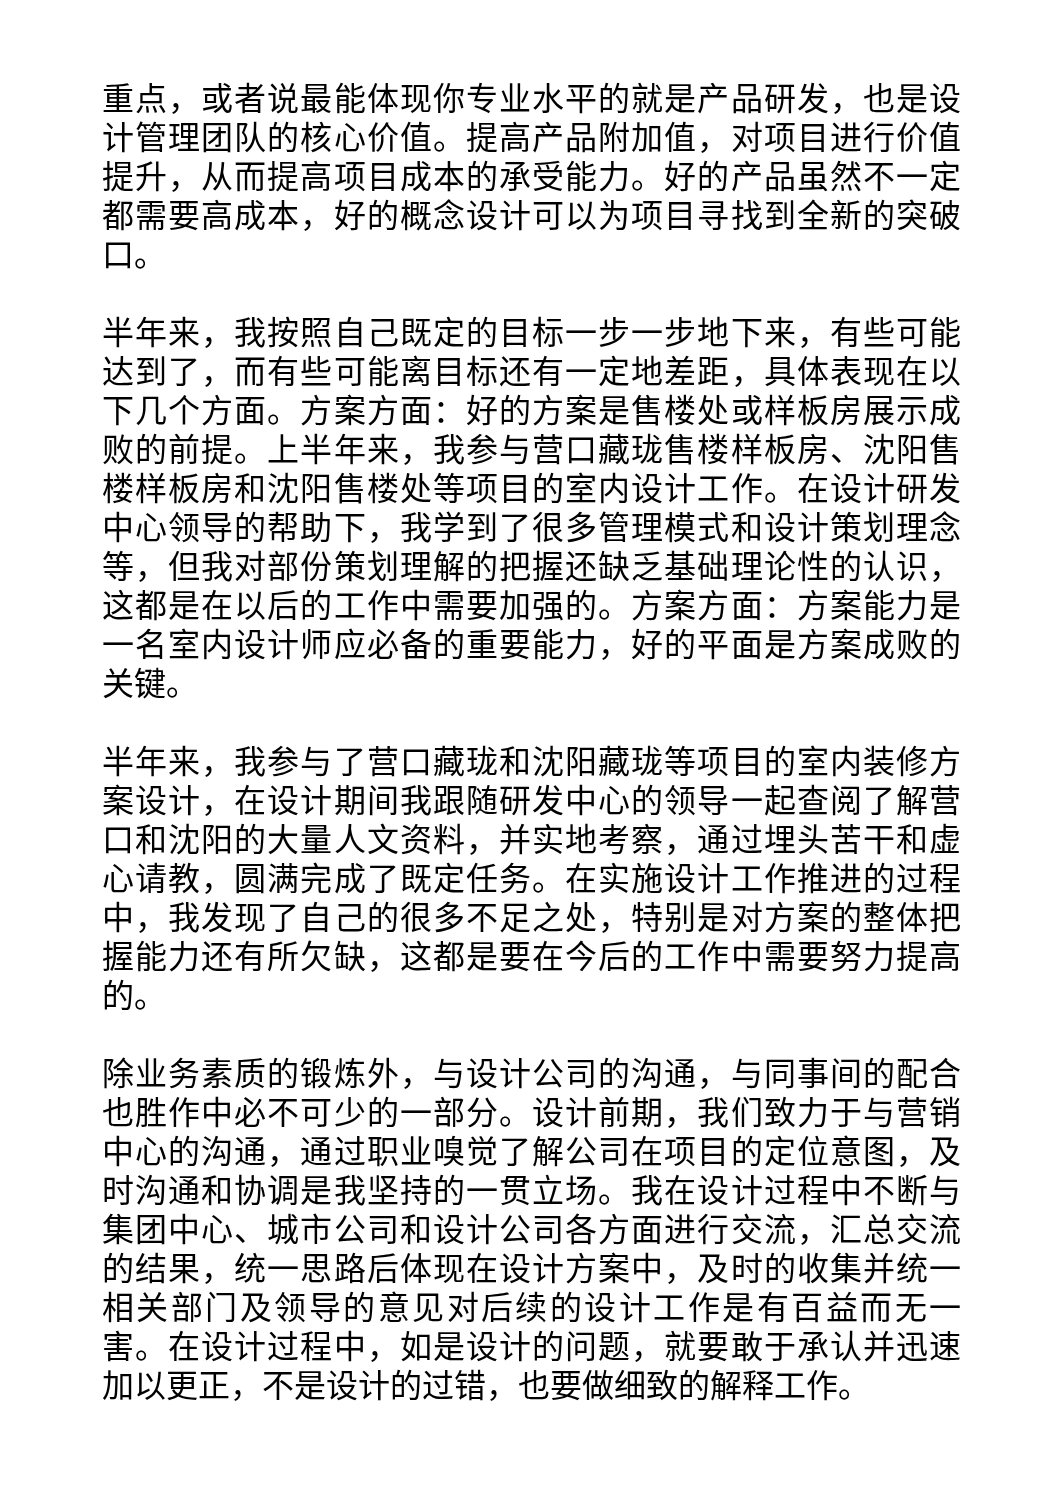重点，或者说最能体现你专业水平的就是产品研发，也是设计管理团队的核心价值。提高产品附加值，对项目进行价值提升，从而提高项目成本的承受能力。好的产品虽然不一定都需要高成本，好的概念设计可以为项目寻找到全新的突破口。
半年来，我按照自己既定的目标一步一步地下来，有些可能达到了，而有些可能离目标还有一定地差距，具体表现在以下几个方面。方案方面：好的方案是售楼处或样板房展示成败的前提。上半年来，我参与营口藏珑售楼样板房、沈阳售楼样板房和沈阳售楼处等项目的室内设计工作。在设计研发中心领导的帮助下，我学到了很多管理模式和设计策划理念等，但我对部份策划理解的把握还缺乏基础理论性的认识，这都是在以后的工作中需要加强的。方案方面：方案能力是一名室内设计师应必备的重要能力，好的平面是方案成败的关键。
半年来，我参与了营口藏珑和沈阳藏珑等项目的室内装修方案设计，在设计期间我跟随研发中心的领导一起查阅了解营口和沈阳的大量人文资料，并实地考察，通过埋头苦干和虚心请教，圆满完成了既定任务。在实施设计工作推进的过程中，我发现了自己的很多不足之处，特别是对方案的整体把握能力还有所欠缺，这都是要在今后的工作中需要努力提高的。
除业务素质的锻炼外，与设计公司的沟通，与同事间的配合也胜作中必不可少的一部分。设计前期，我们致力于与营销中心的沟通，通过职业嗅觉了解公司在项目的定位意图，及时沟通和协调是我坚持的一贯立场。我在设计过程中不断与集团中心、城市公司和设计公司各方面进行交流，汇总交流的结果，统一思路后体现在设计方案中，及时的收集并统一相关部门及领导的意见对后续的设计工作是有百益而无一害。在设计过程中，如是设计的问题，就要敢于承认并迅速加以更正，不是设计的过错，也要做细致的解释工作。